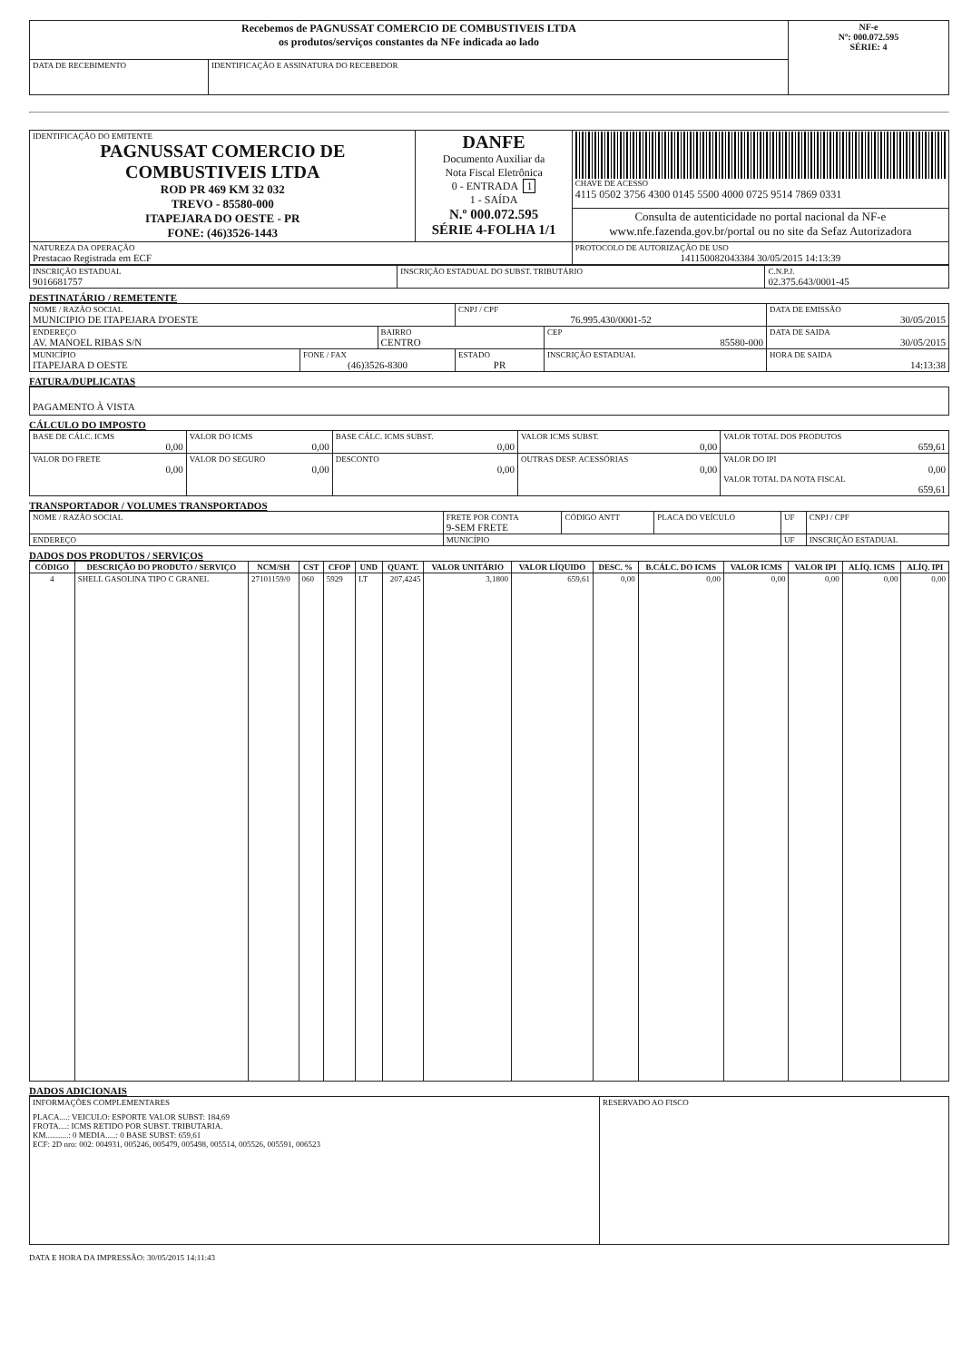| Recebemos de PAGNUSSAT COMERCIO DE COMBUSTIVEIS LTDA os produtos/serviços constantes da NFe indicada ao lado | | NF-e Nº: 000.072.595 SÉRIE: 4 |
| DATA DE RECEBIMENTO | IDENTIFICAÇÃO E ASSINATURA DO RECEBEDOR | |
| IDENTIFICAÇÃO DO EMITENTE PAGNUSSAT COMERCIO DE COMBUSTIVEIS LTDA ROD PR 469 KM 32 032 TREVO - 85580-000 ITAPEJARA DO OESTE - PR FONE: (46)3526-1443 | DANFE Documento Auxiliar da Nota Fiscal Eletrônica 0 - ENTRADA 1 1 - SAÍDA N.º 000.072.595 SÉRIE 4-FOLHA 1/1 | CHAVE DE ACESSO 4115 0502 3756 4300 0145 5500 4000 0725 9514 7869 0331 |
| | | Consulta de autenticidade no portal nacional da NF-e www.nfe.fazenda.gov.br/portal ou no site da Sefaz Autorizadora |
| NATUREZA DA OPERAÇÃO Prestacao Registrada em ECF | | PROTOCOLO DE AUTORIZAÇÃO DE USO 141150082043384 30/05/2015 14:13:39 |
| INSCRIÇÃO ESTADUAL 9016681757 | INSCRIÇÃO ESTADUAL DO SUBST. TRIBUTÁRIO | C.N.P.J. 02.375.643/0001-45 |
DESTINATÁRIO / REMETENTE
| NOME / RAZÃO SOCIAL MUNICIPIO DE ITAPEJARA D'OESTE | | | CNPJ / CPF 76.995.430/0001-52 | | DATA DE EMISSÃO 30/05/2015 |
| ENDEREÇO AV. MANOEL RIBAS S/N | | BAIRRO CENTRO | | CEP 85580-000 | DATA DE SAIDA 30/05/2015 |
| MUNICÍPIO ITAPEJARA D OESTE | FONE / FAX (46)3526-8300 | | ESTADO PR | INSCRIÇÃO ESTADUAL | HORA DE SAIDA 14:13:38 |
FATURA/DUPLICATAS
| PAGAMENTO À VISTA |
CÁLCULO DO IMPOSTO
| BASE DE CÁLC. ICMS 0,00 | VALOR DO ICMS 0,00 | BASE CÁLC. ICMS SUBST. 0,00 | VALOR ICMS SUBST. 0,00 | VALOR TOTAL DOS PRODUTOS 659,61 |
| VALOR DO FRETE 0,00 | VALOR DO SEGURO 0,00 | DESCONTO 0,00 | OUTRAS DESP. ACESSÓRIAS 0,00 | VALOR DO IPI 0,00 VALOR TOTAL DA NOTA FISCAL 659,61 |
TRANSPORTADOR / VOLUMES TRANSPORTADOS
| NOME / RAZÃO SOCIAL | FRETE POR CONTA 9-SEM FRETE | CÓDIGO ANTT | PLACA DO VEÍCULO | UF | CNPJ / CPF |
| ENDEREÇO | MUNICÍPIO | | | UF | INSCRIÇÃO ESTADUAL |
DADOS DOS PRODUTOS / SERVIÇOS
| CÓDIGO | DESCRIÇÃO DO PRODUTO / SERVIÇO | NCM/SH | CST | CFOP | UND | QUANT. | VALOR UNITÁRIO | VALOR LÍQUIDO | DESC. % | B.CÁLC. DO ICMS | VALOR ICMS | VALOR IPI | ALÍQ. ICMS | ALÍQ. IPI |
| --- | --- | --- | --- | --- | --- | --- | --- | --- | --- | --- | --- | --- | --- | --- |
| 4 | SHELL GASOLINA TIPO C GRANEL | 27101159/0 | 060 | 5929 | LT | 207,4245 | 3,1800 | 659,61 | 0,00 | 0,00 | 0,00 | 0,00 | 0,00 | 0,00 |
DADOS ADICIONAIS
| INFORMAÇÕES COMPLEMENTARES PLACA....: VEICULO: ESPORTE VALOR SUBST: 184,69 FROTA....: ICMS RETIDO POR SUBST. TRIBUTARIA. KM...........: 0 MEDIA.....: 0 BASE SUBST: 659,61 ECF: 2D nro: 002: 004931, 005246, 005479, 005498, 005514, 005526, 005591, 006523 | RESERVADO AO FISCO |
DATA E HORA DA IMPRESSÃO: 30/05/2015 14:11:43